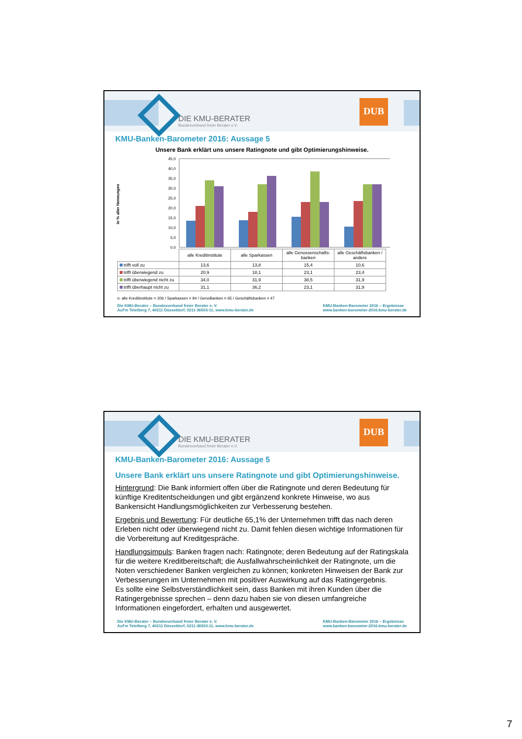DIE KMU-BERATER
Bundesverband freier Berater e.V.
DUB
KMU-Banken-Barometer 2016: Aussage 5
Unsere Bank erklärt uns unsere Ratingnote und gibt Optimierungshinweise.
in % aller Nennungen
45,0
40,0
35,0
30,0
25,0
20,0
15,0
10,0
5,0
0,0
| | alle Kreditinstitute | alle Sparkassen | alle Genossenschafts-banken | alle Geschäftsbanken / andere |
| trifft voll zu | 13,6 | 13,8 | 15,4 | 10,6 |
| trifft überwiegend zu | 20,9 | 18,1 | 23,1 | 23,4 |
| trifft überwiegend nicht zu | 34,0 | 31,9 | 38,5 | 31,9 |
| trifft überhaupt nicht zu | 31,1 | 36,2 | 23,1 | 31,9 |
n: alle Kreditinstitute = 206 / Sparkassen = 94 / GenoBanken = 65 / Geschäftsbanken = 47
Die KMU-Berater – Bundesverband freier Berater e. V.
Auf'm Tetelberg 7, 40211 Düsseldorf, 0211-36503-11, www.kmu-berater.de
KMU-Banken-Barometer 2016 – Ergebnisse
www.banken-barometer-2016.kmu-berater.de
DIE KMU-BERATER
Bundesverband freier Berater e.V.
DUB
KMU-Banken-Barometer 2016: Aussage 5
Unsere Bank erklärt uns unsere Ratingnote und gibt Optimierungshinweise.
Hintergrund: Die Bank informiert offen über die Ratingnote und deren Bedeutung für künftige Kreditentscheidungen und gibt ergänzend konkrete Hinweise, wo aus Bankensicht Handlungsmöglichkeiten zur Verbesserung bestehen.
Ergebnis und Bewertung: Für deutliche 65,1% der Unternehmen trifft das nach deren Erleben nicht oder überwiegend nicht zu. Damit fehlen diesen wichtige Informationen für die Vorbereitung auf Kreditgespräche.
Handlungsimpuls: Banken fragen nach: Ratingnote; deren Bedeutung auf der Ratingskala für die weitere Kreditbereitschaft; die Ausfallwahrscheinlichkeit der Ratingnote, um die Noten verschiedener Banken vergleichen zu können; konkreten Hinweisen der Bank zur Verbesserungen im Unternehmen mit positiver Auswirkung auf das Ratingergebnis.
Es sollte eine Selbstverständlichkeit sein, dass Banken mit ihren Kunden über die Ratingergebnisse sprechen – denn dazu haben sie von diesen umfangreiche Informationen eingefordert, erhalten und ausgewertet.
Die KMU-Berater – Bundesverband freier Berater e. V.
Auf'm Tetelberg 7, 40211 Düsseldorf, 0211-36503-11, www.kmu-berater.de
KMU-Banken-Barometer 2016 – Ergebnisse
www.banken-barometer-2016.kmu-berater.de
7